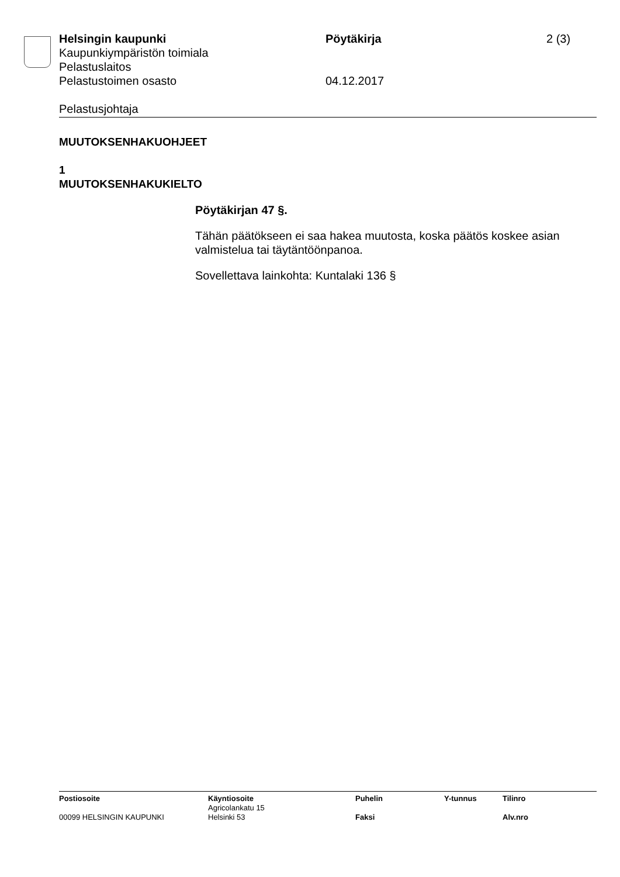Helsingin kaupunki Pöytäkirja 2 (3)
Kaupunkiympäristön toimiala
Pelastuslaitos
Pelastustoimen osasto 04.12.2017
Pelastusjohtaja
MUUTOKSENHAKUOHJEET
1
MUUTOKSENHAKUKIELTO
Pöytäkirjan 47 §.
Tähän päätökseen ei saa hakea muutosta, koska päätös koskee asian valmistelua tai täytäntöönpanoa.
Sovellettava lainkohta: Kuntalaki 136 §
| Postiosoite | Käyntiosoite | Puhelin | Y-tunnus | Tilinro |
| --- | --- | --- | --- | --- |
| | Agricolankatu 15 | | | |
| 00099 HELSINGIN KAUPUNKI | Helsinki 53 | Faksi | | Alv.nro |